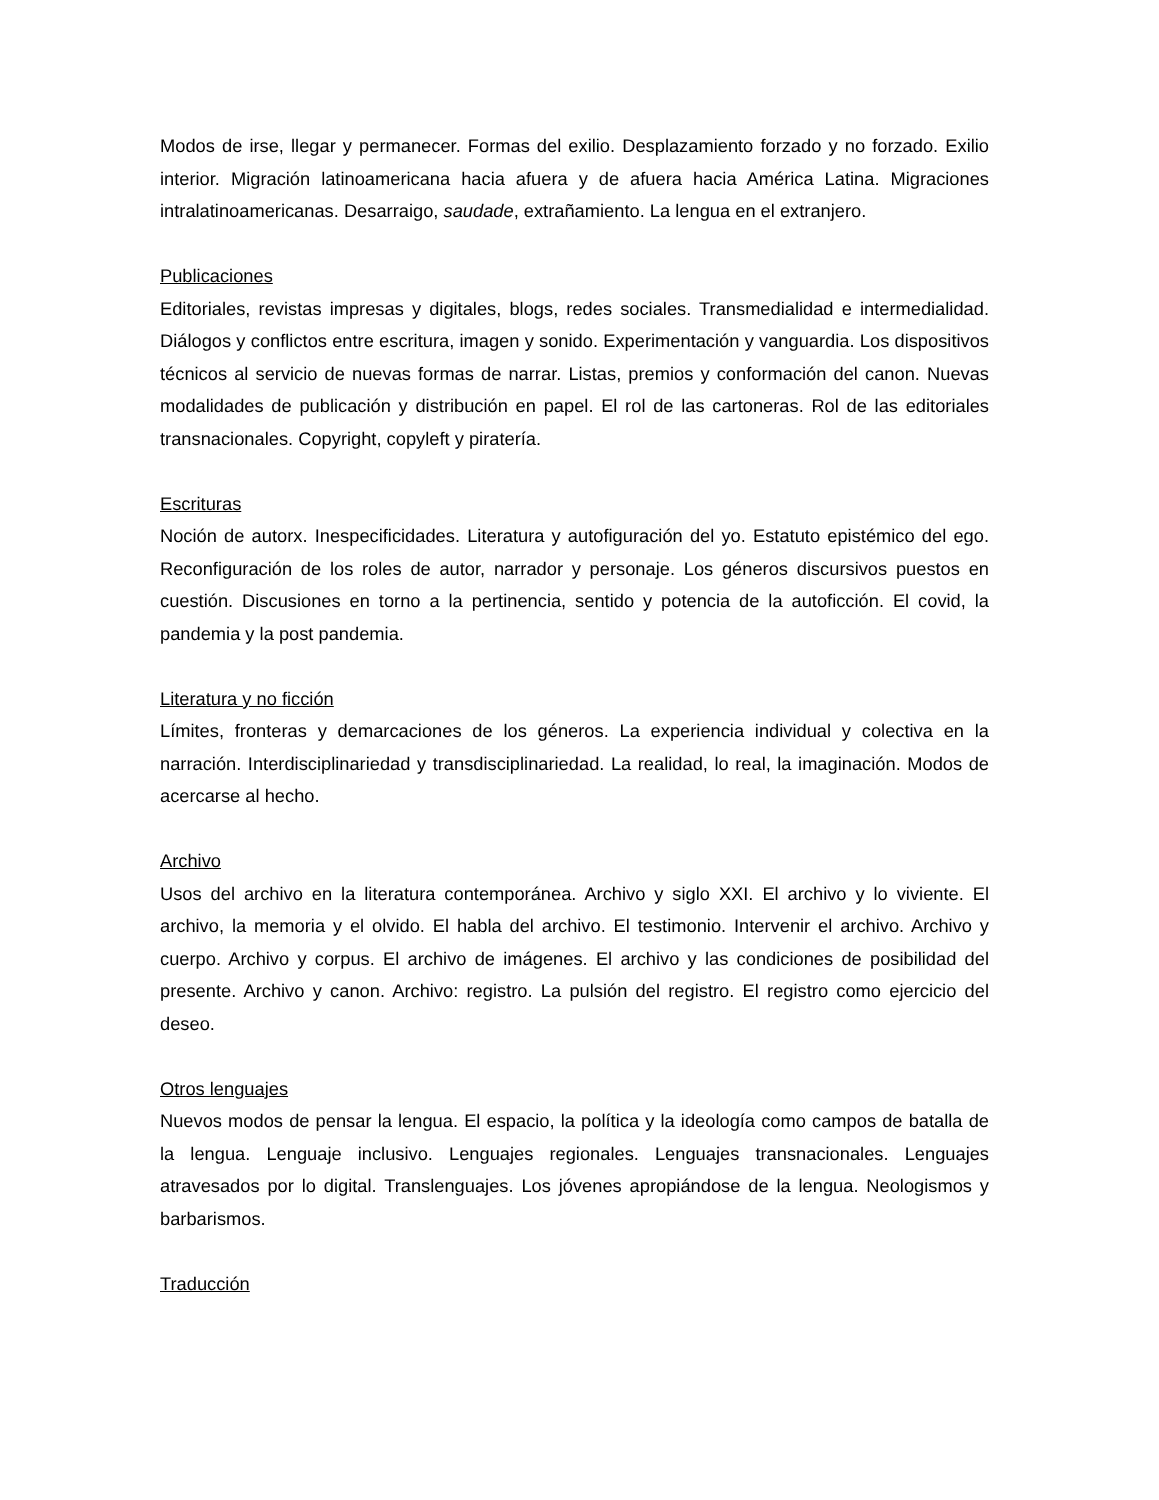Modos de irse, llegar y permanecer. Formas del exilio. Desplazamiento forzado y no forzado. Exilio interior. Migración latinoamericana hacia afuera y de afuera hacia América Latina. Migraciones intralatinoamericanas. Desarraigo, saudade, extrañamiento. La lengua en el extranjero.
Publicaciones
Editoriales, revistas impresas y digitales, blogs, redes sociales. Transmedialidad e intermedialidad. Diálogos y conflictos entre escritura, imagen y sonido. Experimentación y vanguardia. Los dispositivos técnicos al servicio de nuevas formas de narrar. Listas, premios y conformación del canon. Nuevas modalidades de publicación y distribución en papel. El rol de las cartoneras. Rol de las editoriales transnacionales. Copyright, copyleft y piratería.
Escrituras
Noción de autorx. Inespecificidades. Literatura y autofiguración del yo. Estatuto epistémico del ego. Reconfiguración de los roles de autor, narrador y personaje. Los géneros discursivos puestos en cuestión. Discusiones en torno a la pertinencia, sentido y potencia de la autoficción. El covid, la pandemia y la post pandemia.
Literatura y no ficción
Límites, fronteras y demarcaciones de los géneros. La experiencia individual y colectiva en la narración. Interdisciplinariedad y transdisciplinariedad. La realidad, lo real, la imaginación. Modos de acercarse al hecho.
Archivo
Usos del archivo en la literatura contemporánea. Archivo y siglo XXI. El archivo y lo viviente. El archivo, la memoria y el olvido. El habla del archivo. El testimonio. Intervenir el archivo. Archivo y cuerpo. Archivo y corpus. El archivo de imágenes. El archivo y las condiciones de posibilidad del presente. Archivo y canon. Archivo: registro. La pulsión del registro. El registro como ejercicio del deseo.
Otros lenguajes
Nuevos modos de pensar la lengua. El espacio, la política y la ideología como campos de batalla de la lengua. Lenguaje inclusivo. Lenguajes regionales. Lenguajes transnacionales. Lenguajes atravesados por lo digital. Translenguajes. Los jóvenes apropiándose de la lengua. Neologismos y barbarismos.
Traducción